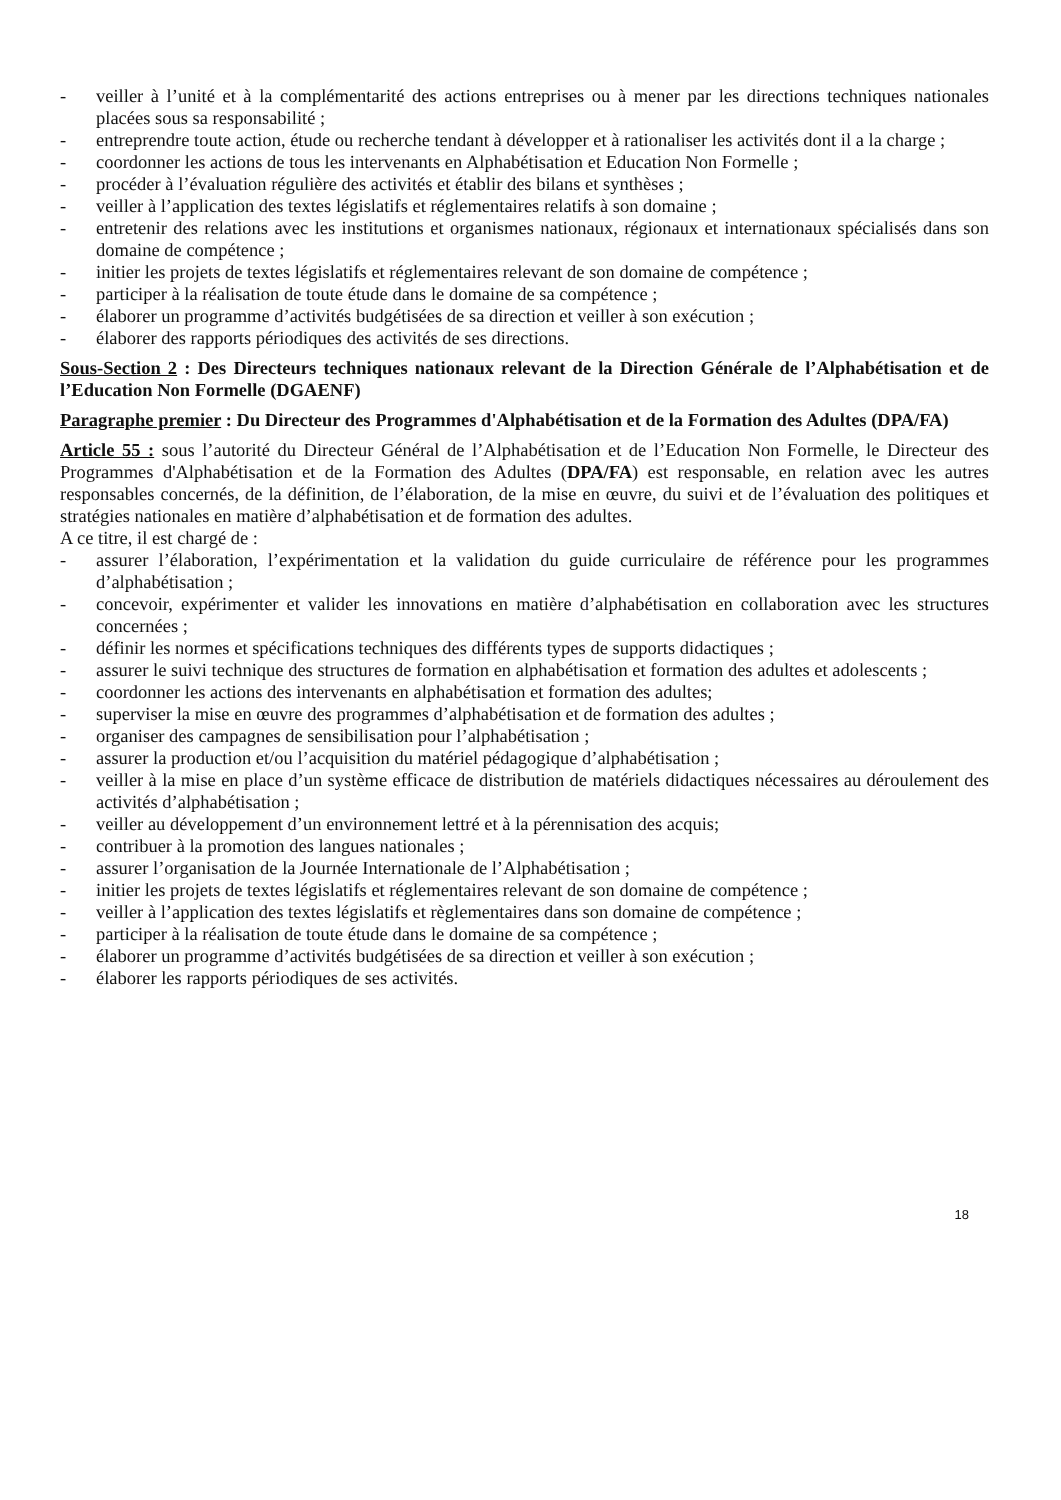- veiller à l’unité et à la complémentarité des actions entreprises ou à mener par les directions techniques nationales placées sous sa responsabilité ;
- entreprendre toute action, étude ou recherche tendant à développer et à rationaliser les activités dont il a la charge ;
- coordonner les actions de tous les intervenants en Alphabétisation et Education Non Formelle ;
- procéder à l’évaluation régulière des activités et établir des bilans et synthèses ;
- veiller à l’application des textes législatifs et réglementaires relatifs à son domaine ;
- entretenir des relations avec les institutions et organismes nationaux, régionaux et internationaux spécialisés dans son domaine de compétence ;
- initier les projets de textes législatifs et réglementaires relevant de son domaine de compétence ;
- participer à la réalisation de toute étude dans le domaine de sa compétence ;
- élaborer un programme d’activités budgétisées de sa direction et veiller à son exécution ;
- élaborer des rapports périodiques des activités de ses directions.
Sous-Section 2 : Des Directeurs techniques nationaux relevant de la Direction Générale de l’Alphabétisation et de l’Education Non Formelle (DGAENF)
Paragraphe premier : Du Directeur des Programmes d'Alphabétisation et de la Formation des Adultes (DPA/FA)
Article 55 : sous l’autorité du Directeur Général de l’Alphabétisation et de l’Education Non Formelle, le Directeur des Programmes d'Alphabétisation et de la Formation des Adultes (DPA/FA) est responsable, en relation avec les autres responsables concernés, de la définition, de l’élaboration, de la mise en œuvre, du suivi et de l’évaluation des politiques et stratégies nationales en matière d’alphabétisation et de formation des adultes.
A ce titre, il est chargé de :
- assurer l’élaboration, l’expérimentation et la validation du guide curriculaire de référence pour les programmes d’alphabétisation ;
- concevoir, expérimenter et valider les innovations en matière d’alphabétisation en collaboration avec les structures concernées ;
- définir les normes et spécifications techniques des différents types de supports didactiques ;
- assurer le suivi technique des structures de formation en alphabétisation et formation des adultes et adolescents ;
- coordonner les actions des intervenants en alphabétisation et formation des adultes;
- superviser la mise en œuvre des programmes d’alphabétisation et de formation des adultes ;
- organiser des campagnes de sensibilisation pour l’alphabétisation ;
- assurer la production et/ou l’acquisition du matériel pédagogique d’alphabétisation ;
- veiller à la mise en place d’un système efficace de distribution de matériels didactiques nécessaires au déroulement des activités d’alphabétisation ;
- veiller au développement d’un environnement lettré et à la pérennisation des acquis;
- contribuer à la promotion des langues nationales ;
- assurer l’organisation de la Journée Internationale de l’Alphabétisation ;
- initier les projets de textes législatifs et réglementaires relevant de son domaine de compétence ;
- veiller à l’application des textes législatifs et règlementaires dans son domaine de compétence ;
- participer à la réalisation de toute étude dans le domaine de sa compétence ;
- élaborer un programme d’activités budgétisées de sa direction et veiller à son exécution ;
- élaborer les rapports périodiques de ses activités.
18